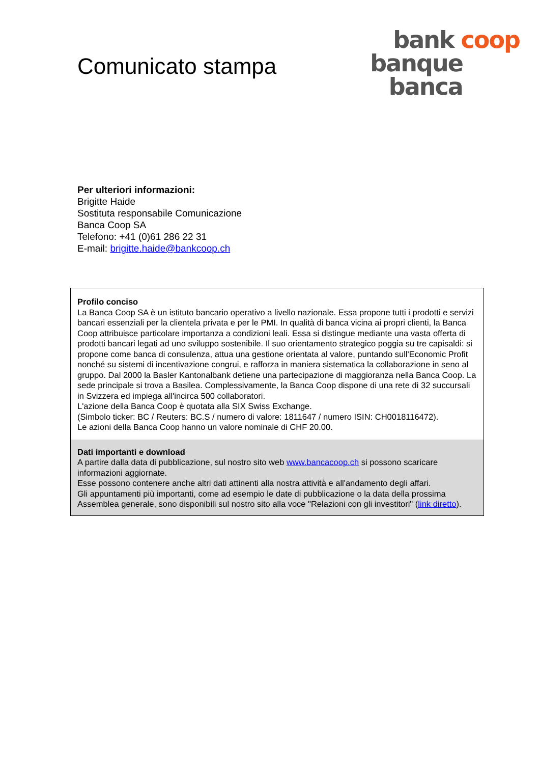Comunicato stampa
bank coop
banque
banca
Per ulteriori informazioni:
Brigitte Haide
Sostituta responsabile Comunicazione
Banca Coop SA
Telefono: +41 (0)61 286 22 31
E-mail: brigitte.haide@bankcoop.ch
Profilo conciso
La Banca Coop SA è un istituto bancario operativo a livello nazionale. Essa propone tutti i prodotti e servizi bancari essenziali per la clientela privata e per le PMI. In qualità di banca vicina ai propri clienti, la Banca Coop attribuisce particolare importanza a condizioni leali. Essa si distingue mediante una vasta offerta di prodotti bancari legati ad uno sviluppo sostenibile. Il suo orientamento strategico poggia su tre capisaldi: si propone come banca di consulenza, attua una gestione orientata al valore, puntando sull'Economic Profit nonché su sistemi di incentivazione congrui, e rafforza in maniera sistematica la collaborazione in seno al gruppo. Dal 2000 la Basler Kantonalbank detiene una partecipazione di maggioranza nella Banca Coop. La sede principale si trova a Basilea. Complessivamente, la Banca Coop dispone di una rete di 32 succursali in Svizzera ed impiega all'incirca 500 collaboratori.
L'azione della Banca Coop è quotata alla SIX Swiss Exchange.
(Simbolo ticker: BC / Reuters: BC.S / numero di valore: 1811647 / numero ISIN: CH0018116472).
Le azioni della Banca Coop hanno un valore nominale di CHF 20.00.
Dati importanti e download
A partire dalla data di pubblicazione, sul nostro sito web www.bancacoop.ch si possono scaricare informazioni aggiornate.
Esse possono contenere anche altri dati attinenti alla nostra attività e all'andamento degli affari.
Gli appuntamenti più importanti, come ad esempio le date di pubblicazione o la data della prossima Assemblea generale, sono disponibili sul nostro sito alla voce "Relazioni con gli investitori" (link diretto).